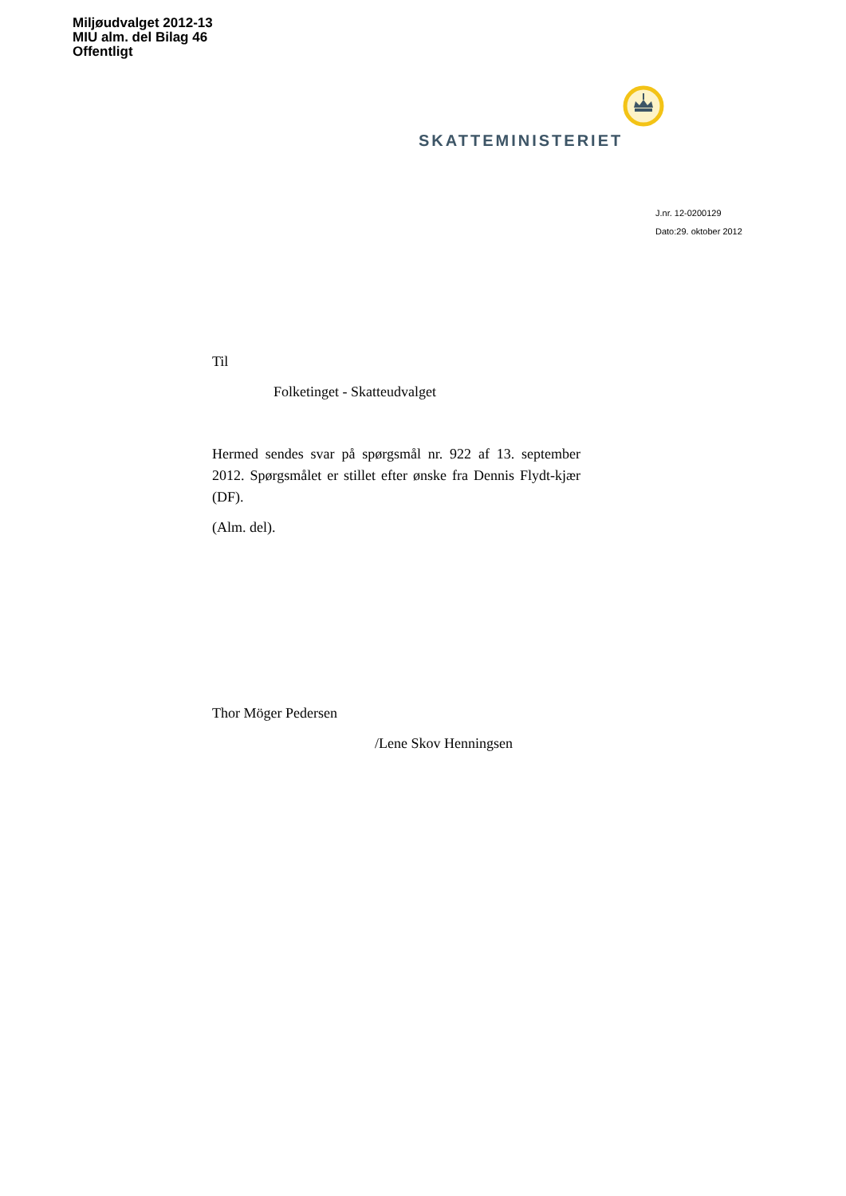Miljøudvalget 2012-13
MIU alm. del Bilag 46
Offentligt
SKATTEMINISTERIET
J.nr. 12-0200129
Dato:29. oktober 2012
Til
Folketinget - Skatteudvalget
Hermed sendes svar på spørgsmål nr. 922 af 13. september 2012. Spørgsmålet er stillet efter ønske fra Dennis Flydt-kjær (DF).
(Alm. del).
Thor Möger Pedersen
/Lene Skov Henningsen